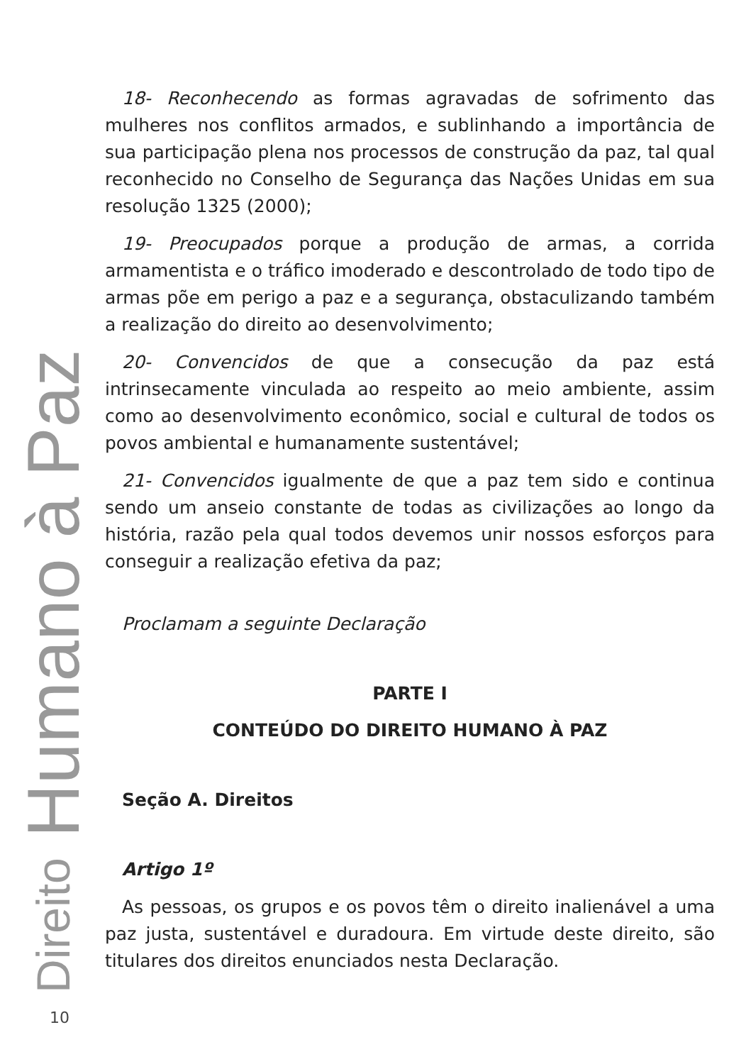Direito Humano à Paz
18- Reconhecendo as formas agravadas de sofrimento das mulheres nos conflitos armados, e sublinhando a importância de sua participação plena nos processos de construção da paz, tal qual reconhecido no Conselho de Segurança das Nações Unidas em sua resolução 1325 (2000);
19- Preocupados porque a produção de armas, a corrida armamentista e o tráfico imoderado e descontrolado de todo tipo de armas põe em perigo a paz e a segurança, obstaculizando também a realização do direito ao desenvolvimento;
20- Convencidos de que a consecução da paz está intrinsecamente vinculada ao respeito ao meio ambiente, assim como ao desenvolvimento econômico, social e cultural de todos os povos ambiental e humanamente sustentável;
21- Convencidos igualmente de que a paz tem sido e continua sendo um anseio constante de todas as civilizações ao longo da história, razão pela qual todos devemos unir nossos esforços para conseguir a realização efetiva da paz;
Proclamam a seguinte Declaração
PARTE I
CONTEÚDO DO DIREITO HUMANO À PAZ
Seção A. Direitos
Artigo 1º
As pessoas, os grupos e os povos têm o direito inalienável a uma paz justa, sustentável e duradoura. Em virtude deste direito, são titulares dos direitos enunciados nesta Declaração.
10